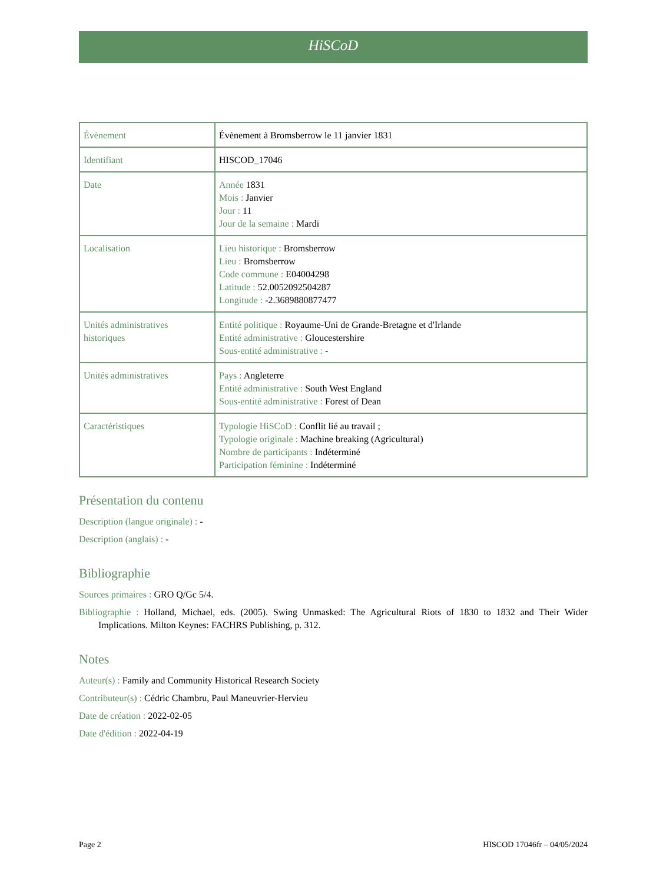HiSCoD
| Évènement | Évènement à Bromsberrow le 11 janvier 1831 |
| Identifiant | HISCOD_17046 |
| Date | Année 1831 Mois : Janvier Jour : 11 Jour de la semaine : Mardi |
| Localisation | Lieu historique : Bromsberrow Lieu : Bromsberrow Code commune : E04004298 Latitude : 52.0052092504287 Longitude : -2.3689880877477 |
| Unités administratives historiques | Entité politique : Royaume-Uni de Grande-Bretagne et d'Irlande Entité administrative : Gloucestershire Sous-entité administrative : - |
| Unités administratives | Pays : Angleterre Entité administrative : South West England Sous-entité administrative : Forest of Dean |
| Caractéristiques | Typologie HiSCoD : Conflit lié au travail ; Typologie originale : Machine breaking (Agricultural) Nombre de participants : Indéterminé Participation féminine : Indéterminé |
Présentation du contenu
Description (langue originale) : -
Description (anglais) : -
Bibliographie
Sources primaires : GRO Q/Gc 5/4.
Bibliographie : Holland, Michael, eds. (2005). Swing Unmasked: The Agricultural Riots of 1830 to 1832 and Their Wider Implications. Milton Keynes: FACHRS Publishing, p. 312.
Notes
Auteur(s) : Family and Community Historical Research Society
Contributeur(s) : Cédric Chambru, Paul Maneuvrier-Hervieu
Date de création : 2022-02-05
Date d'édition : 2022-04-19
Page 2 HISCOD 17046fr – 04/05/2024